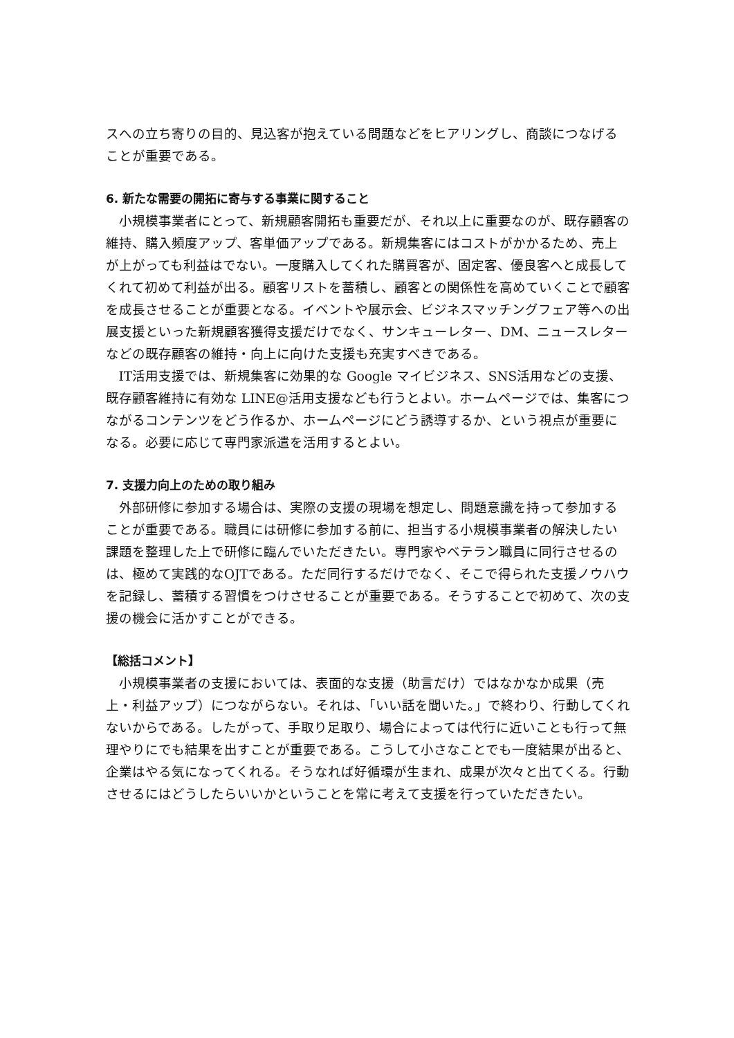スへの立ち寄りの目的、見込客が抱えている問題などをヒアリングし、商談につなげることが重要である。
6. 新たな需要の開拓に寄与する事業に関すること
小規模事業者にとって、新規顧客開拓も重要だが、それ以上に重要なのが、既存顧客の維持、購入頻度アップ、客単価アップである。新規集客にはコストがかかるため、売上が上がっても利益はでない。一度購入してくれた購買客が、固定客、優良客へと成長してくれて初めて利益が出る。顧客リストを蓄積し、顧客との関係性を高めていくことで顧客を成長させることが重要となる。イベントや展示会、ビジネスマッチングフェア等への出展支援といった新規顧客獲得支援だけでなく、サンキューレター、DM、ニュースレターなどの既存顧客の維持・向上に向けた支援も充実すべきである。
IT活用支援では、新規集客に効果的な Google マイビジネス、SNS活用などの支援、既存顧客維持に有効な LINE@活用支援なども行うとよい。ホームページでは、集客につながるコンテンツをどう作るか、ホームページにどう誘導するか、という視点が重要になる。必要に応じて専門家派遣を活用するとよい。
7. 支援力向上のための取り組み
外部研修に参加する場合は、実際の支援の現場を想定し、問題意識を持って参加することが重要である。職員には研修に参加する前に、担当する小規模事業者の解決したい課題を整理した上で研修に臨んでいただきたい。専門家やベテラン職員に同行させるのは、極めて実践的なOJTである。ただ同行するだけでなく、そこで得られた支援ノウハウを記録し、蓄積する習慣をつけさせることが重要である。そうすることで初めて、次の支援の機会に活かすことができる。
【総括コメント】
小規模事業者の支援においては、表面的な支援（助言だけ）ではなかなか成果（売上・利益アップ）につながらない。それは、「いい話を聞いた。」で終わり、行動してくれないからである。したがって、手取り足取り、場合によっては代行に近いことも行って無理やりにでも結果を出すことが重要である。こうして小さなことでも一度結果が出ると、企業はやる気になってくれる。そうなれば好循環が生まれ、成果が次々と出てくる。行動させるにはどうしたらいいかということを常に考えて支援を行っていただきたい。